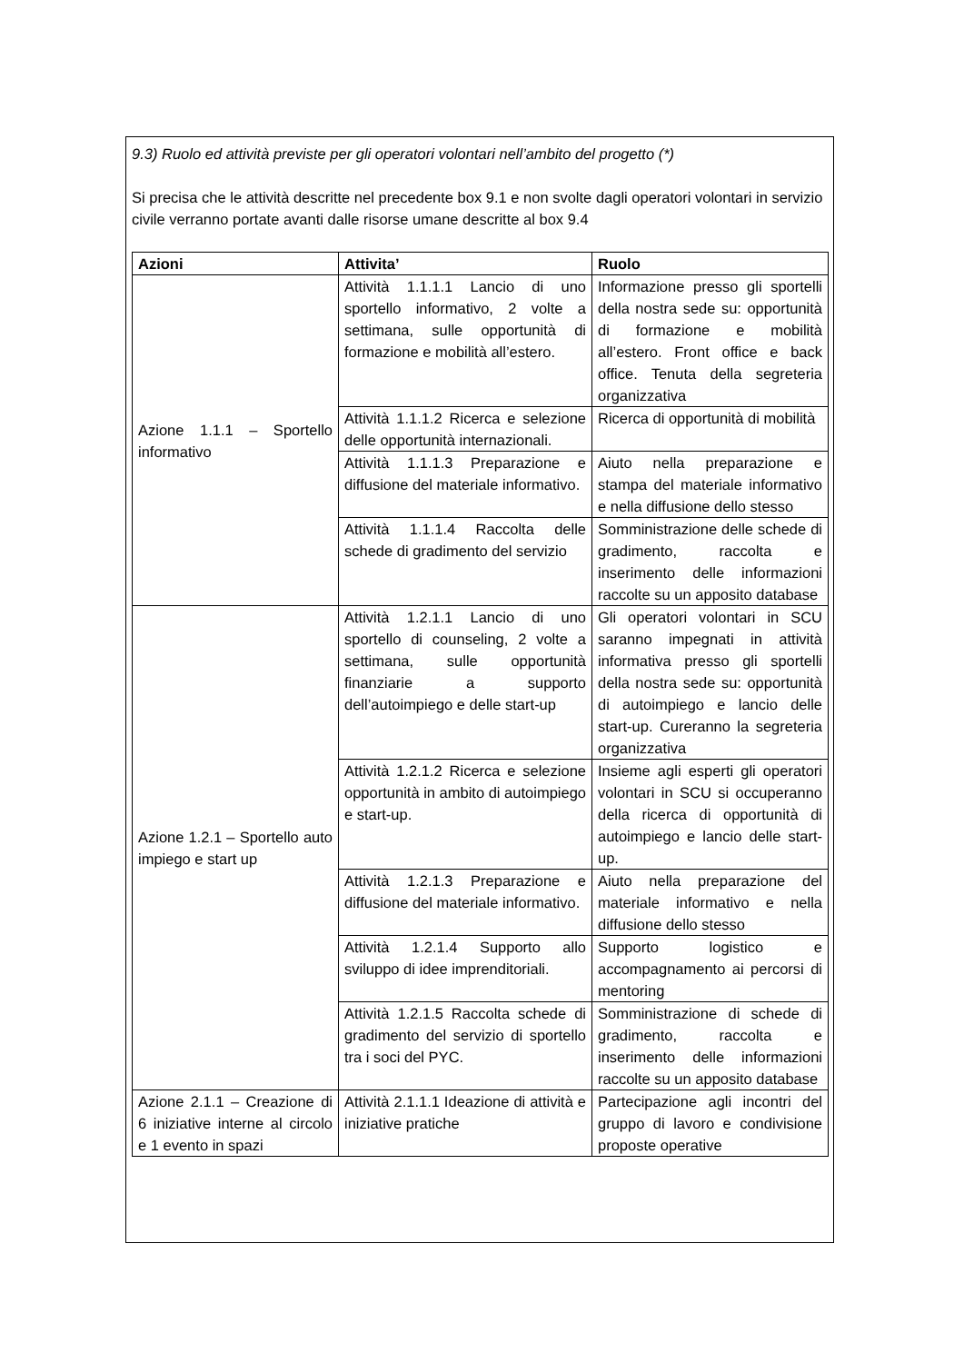9.3) Ruolo ed attività previste per gli operatori volontari nell’ambito del progetto (*)
Si precisa che le attività descritte nel precedente box 9.1 e non svolte dagli operatori volontari in servizio civile verranno portate avanti dalle risorse umane descritte al box 9.4
| Azioni | Attivita’ | Ruolo |
| --- | --- | --- |
| Azione 1.1.1 – Sportello informativo | Attività 1.1.1.1 Lancio di uno sportello informativo, 2 volte a settimana, sulle opportunità di formazione e mobilità all’estero. | Informazione presso gli sportelli della nostra sede su: opportunità di formazione e mobilità all’estero. Front office e back office. Tenuta della segreteria organizzativa |
| | Attività 1.1.1.2 Ricerca e selezione delle opportunità internazionali. | Ricerca di opportunità di mobilità |
| | Attività 1.1.1.3 Preparazione e diffusione del materiale informativo. | Aiuto nella preparazione e stampa del materiale informativo e nella diffusione dello stesso |
| | Attività 1.1.1.4 Raccolta delle schede di gradimento del servizio | Somministrazione delle schede di gradimento, raccolta e inserimento delle informazioni raccolte su un apposito database |
| Azione 1.2.1 – Sportello auto impiego e start up | Attività 1.2.1.1 Lancio di uno sportello di counseling, 2 volte a settimana, sulle opportunità finanziarie a supporto dell’autoimpiego e delle start-up | Gli operatori volontari in SCU saranno impegnati in attività informativa presso gli sportelli della nostra sede su: opportunità di autoimpiego e lancio delle start-up. Cureranno la segreteria organizzativa |
| | Attività 1.2.1.2 Ricerca e selezione opportunità in ambito di autoimpiego e start-up. | Insieme agli esperti gli operatori volontari in SCU si occuperanno della ricerca di opportunità di autoimpiego e lancio delle start-up. |
| | Attività 1.2.1.3 Preparazione e diffusione del materiale informativo. | Aiuto nella preparazione del materiale informativo e nella diffusione dello stesso |
| | Attività 1.2.1.4 Supporto allo sviluppo di idee imprenditoriali. | Supporto logistico e accompagnamento ai percorsi di mentoring |
| | Attività 1.2.1.5 Raccolta schede di gradimento del servizio di sportello tra i soci del PYC. | Somministrazione di schede di gradimento, raccolta e inserimento delle informazioni raccolte su un apposito database |
| Azione 2.1.1 – Creazione di 6 iniziative interne al circolo e 1 evento in spazi | Attività 2.1.1.1 Ideazione di attività e iniziative pratiche | Partecipazione agli incontri del gruppo di lavoro e condivisione proposte operative |